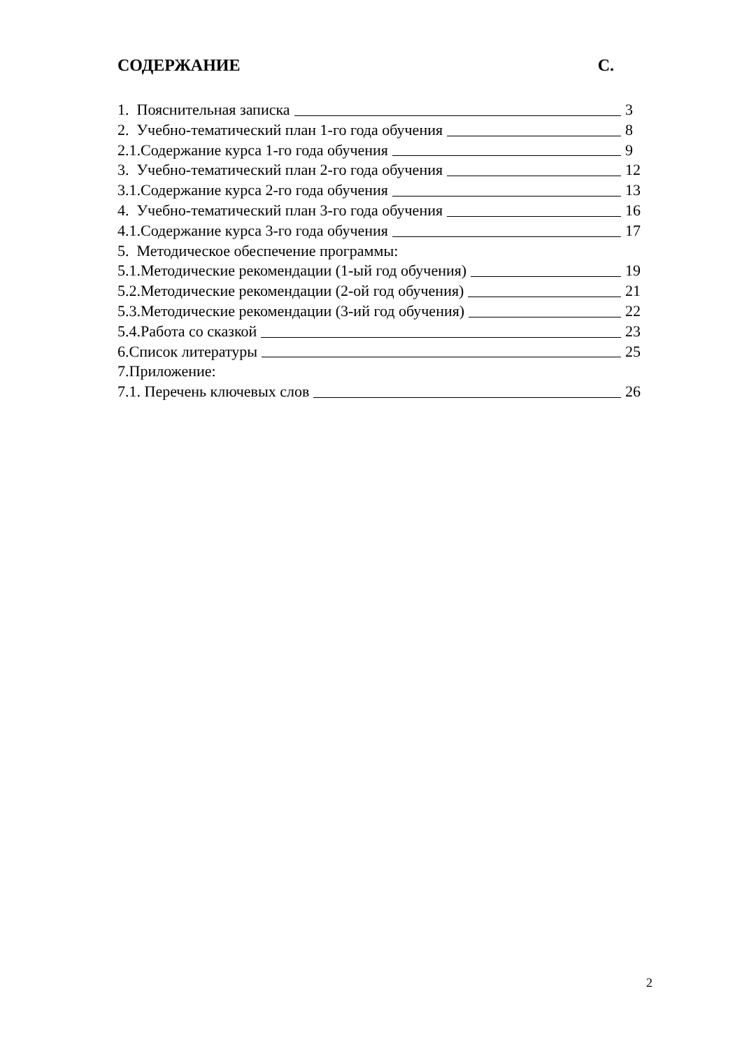СОДЕРЖАНИЕ С.
1. Пояснительная записка 3
2. Учебно-тематический план 1-го года обучения 8
2.1.Содержание курса 1-го года обучения 9
3. Учебно-тематический план 2-го года обучения 12
3.1.Содержание курса 2-го года обучения 13
4. Учебно-тематический план 3-го года обучения 16
4.1.Содержание курса 3-го года обучения 17
5. Методическое обеспечение программы:
5.1.Методические рекомендации (1-ый год обучения) 19
5.2.Методические рекомендации (2-ой год обучения) 21
5.3.Методические рекомендации (3-ий год обучения) 22
5.4.Работа со сказкой 23
6.Список литературы 25
7.Приложение:
7.1. Перечень ключевых слов 26
2